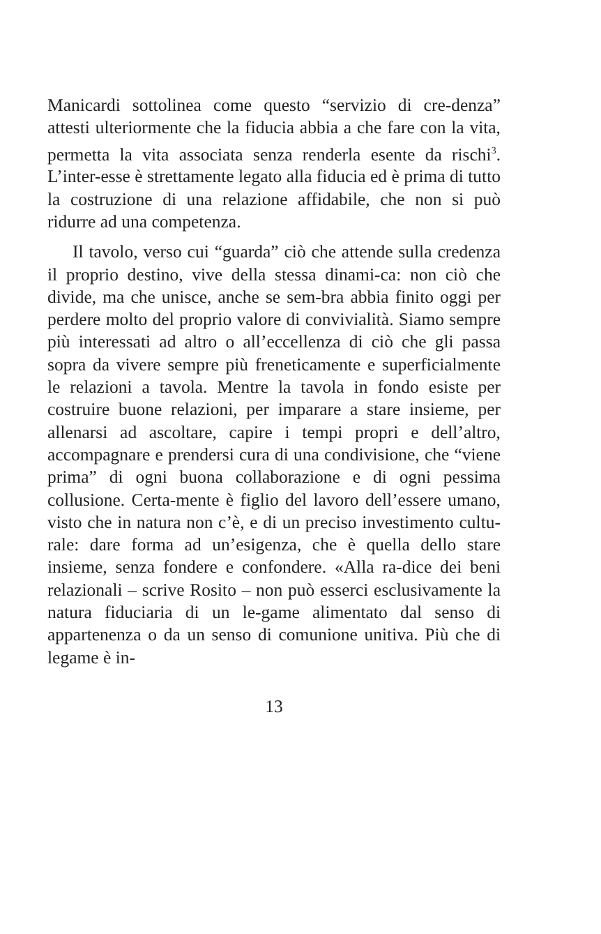Manicardi sottolinea come questo “servizio di cre-denza” attesti ulteriormente che la fiducia abbia a che fare con la vita, permetta la vita associata senza renderla esente da rischi<sup>3</sup>. L’inter-esse è strettamente legato alla fiducia ed è prima di tutto la costruzione di una relazione affidabile, che non si può ridurre ad una competenza.
Il tavolo, verso cui “guarda” ciò che attende sulla credenza il proprio destino, vive della stessa dinami-ca: non ciò che divide, ma che unisce, anche se sem-bra abbia finito oggi per perdere molto del proprio valore di convivialità. Siamo sempre più interessati ad altro o all’eccellenza di ciò che gli passa sopra da vivere sempre più freneticamente e superficialmente le relazioni a tavola. Mentre la tavola in fondo esiste per costruire buone relazioni, per imparare a stare insieme, per allenarsi ad ascoltare, capire i tempi propri e dell’altro, accompagnare e prendersi cura di una condivisione, che “viene prima” di ogni buona collaborazione e di ogni pessima collusione. Certa-mente è figlio del lavoro dell’essere umano, visto che in natura non c’è, e di un preciso investimento cultu-rale: dare forma ad un’esigenza, che è quella dello stare insieme, senza fondere e confondere. «Alla ra-dice dei beni relazionali – scrive Rosito – non può esserci esclusivamente la natura fiduciaria di un le-game alimentato dal senso di appartenenza o da un senso di comunione unitiva. Più che di legame è in-
13